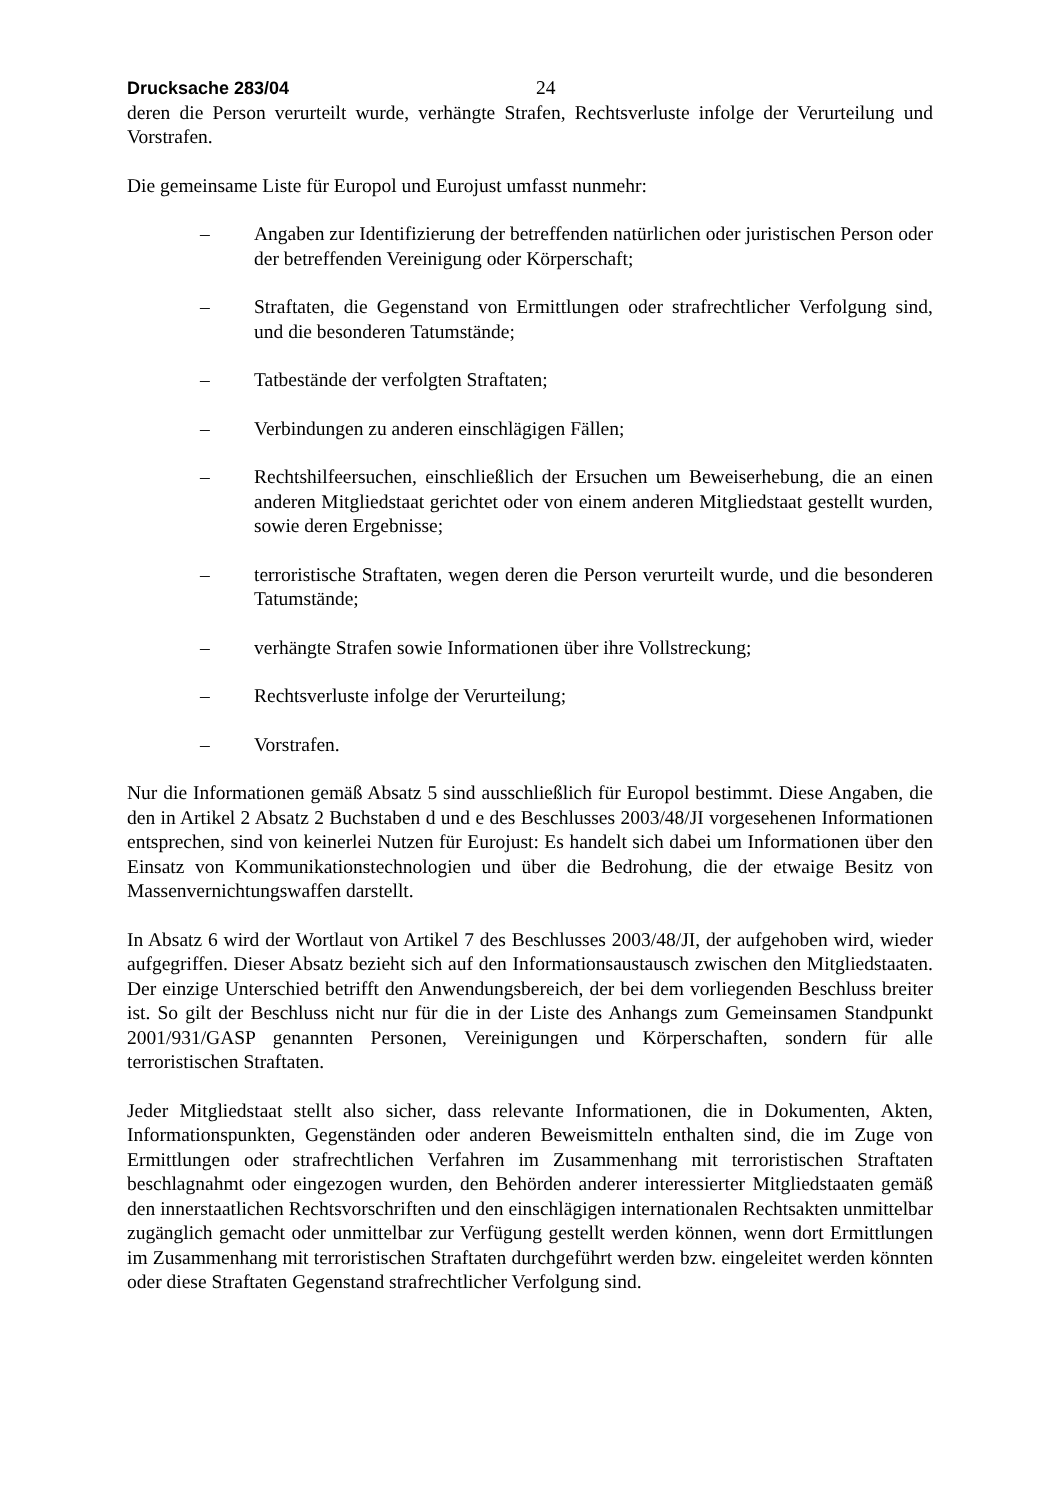Drucksache 283/04 24
deren die Person verurteilt wurde, verhängte Strafen, Rechtsverluste infolge der Verurteilung und Vorstrafen.
Die gemeinsame Liste für Europol und Eurojust umfasst nunmehr:
– Angaben zur Identifizierung der betreffenden natürlichen oder juristischen Person oder der betreffenden Vereinigung oder Körperschaft;
– Straftaten, die Gegenstand von Ermittlungen oder strafrechtlicher Verfolgung sind, und die besonderen Tatumstände;
– Tatbestände der verfolgten Straftaten;
– Verbindungen zu anderen einschlägigen Fällen;
– Rechtshilfeersuchen, einschließlich der Ersuchen um Beweiserhebung, die an einen anderen Mitgliedstaat gerichtet oder von einem anderen Mitgliedstaat gestellt wurden, sowie deren Ergebnisse;
– terroristische Straftaten, wegen deren die Person verurteilt wurde, und die besonderen Tatumstände;
– verhängte Strafen sowie Informationen über ihre Vollstreckung;
– Rechtsverluste infolge der Verurteilung;
– Vorstrafen.
Nur die Informationen gemäß Absatz 5 sind ausschließlich für Europol bestimmt. Diese Angaben, die den in Artikel 2 Absatz 2 Buchstaben d und e des Beschlusses 2003/48/JI vorgesehenen Informationen entsprechen, sind von keinerlei Nutzen für Eurojust: Es handelt sich dabei um Informationen über den Einsatz von Kommunikationstechnologien und über die Bedrohung, die der etwaige Besitz von Massenvernichtungswaffen darstellt.
In Absatz 6 wird der Wortlaut von Artikel 7 des Beschlusses 2003/48/JI, der aufgehoben wird, wieder aufgegriffen. Dieser Absatz bezieht sich auf den Informationsaustausch zwischen den Mitgliedstaaten. Der einzige Unterschied betrifft den Anwendungsbereich, der bei dem vorliegenden Beschluss breiter ist. So gilt der Beschluss nicht nur für die in der Liste des Anhangs zum Gemeinsamen Standpunkt 2001/931/GASP genannten Personen, Vereinigungen und Körperschaften, sondern für alle terroristischen Straftaten.
Jeder Mitgliedstaat stellt also sicher, dass relevante Informationen, die in Dokumenten, Akten, Informationspunkten, Gegenständen oder anderen Beweismitteln enthalten sind, die im Zuge von Ermittlungen oder strafrechtlichen Verfahren im Zusammenhang mit terroristischen Straftaten beschlagnahmt oder eingezogen wurden, den Behörden anderer interessierter Mitgliedstaaten gemäß den innerstaatlichen Rechtsvorschriften und den einschlägigen internationalen Rechtsakten unmittelbar zugänglich gemacht oder unmittelbar zur Verfügung gestellt werden können, wenn dort Ermittlungen im Zusammenhang mit terroristischen Straftaten durchgeführt werden bzw. eingeleitet werden könnten oder diese Straftaten Gegenstand strafrechtlicher Verfolgung sind.